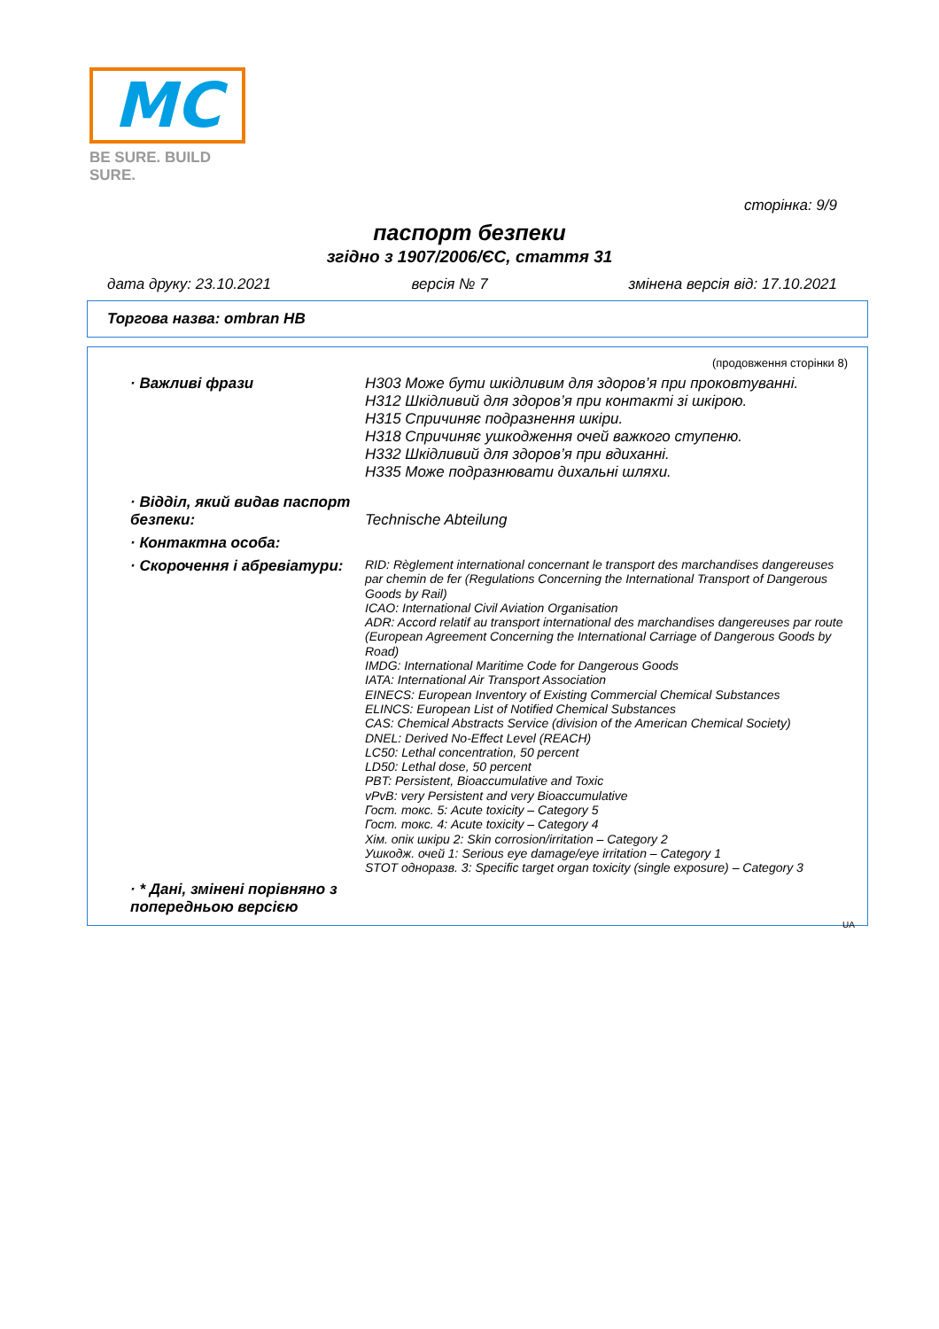MC
BE SURE. BUILD SURE.
сторінка: 9/9
паспорт безпеки
згідно з 1907/2006/ЄС, стаття 31
дата друку: 23.10.2021 версія № 7 змінена версія від: 17.10.2021
Торгова назва: ombran HB
(продовження сторінки 8)
· Важливі фрази
H303 Може бути шкідливим для здоров’я при проковтуванні.
H312 Шкідливий для здоров’я при контакті зі шкірою.
H315 Спричиняє подразнення шкіри.
H318 Спричиняє ушкодження очей важкого ступеню.
H332 Шкідливий для здоров’я при вдиханні.
H335 Може подразнювати дихальні шляхи.
· Відділ, який видав паспорт безпеки:
Technische Abteilung
· Контактна особа:
· Скорочення і абревіатури:
RID: Règlement international concernant le transport des marchandises dangereuses par chemin de fer (Regulations Concerning the International Transport of Dangerous Goods by Rail)
ICAO: International Civil Aviation Organisation
ADR: Accord relatif au transport international des marchandises dangereuses par route (European Agreement Concerning the International Carriage of Dangerous Goods by Road)
IMDG: International Maritime Code for Dangerous Goods
IATA: International Air Transport Association
EINECS: European Inventory of Existing Commercial Chemical Substances
ELINCS: European List of Notified Chemical Substances
CAS: Chemical Abstracts Service (division of the American Chemical Society)
DNEL: Derived No-Effect Level (REACH)
LC50: Lethal concentration, 50 percent
LD50: Lethal dose, 50 percent
PBT: Persistent, Bioaccumulative and Toxic
vPvB: very Persistent and very Bioaccumulative
Гост. токс. 5: Acute toxicity – Category 5
Гост. токс. 4: Acute toxicity – Category 4
Хім. опік шкіри 2: Skin corrosion/irritation – Category 2
Ушкодж. очей 1: Serious eye damage/eye irritation – Category 1
STOT одноразв. 3: Specific target organ toxicity (single exposure) – Category 3
· * Дані, змінені порівняно з попередньою версією
UA